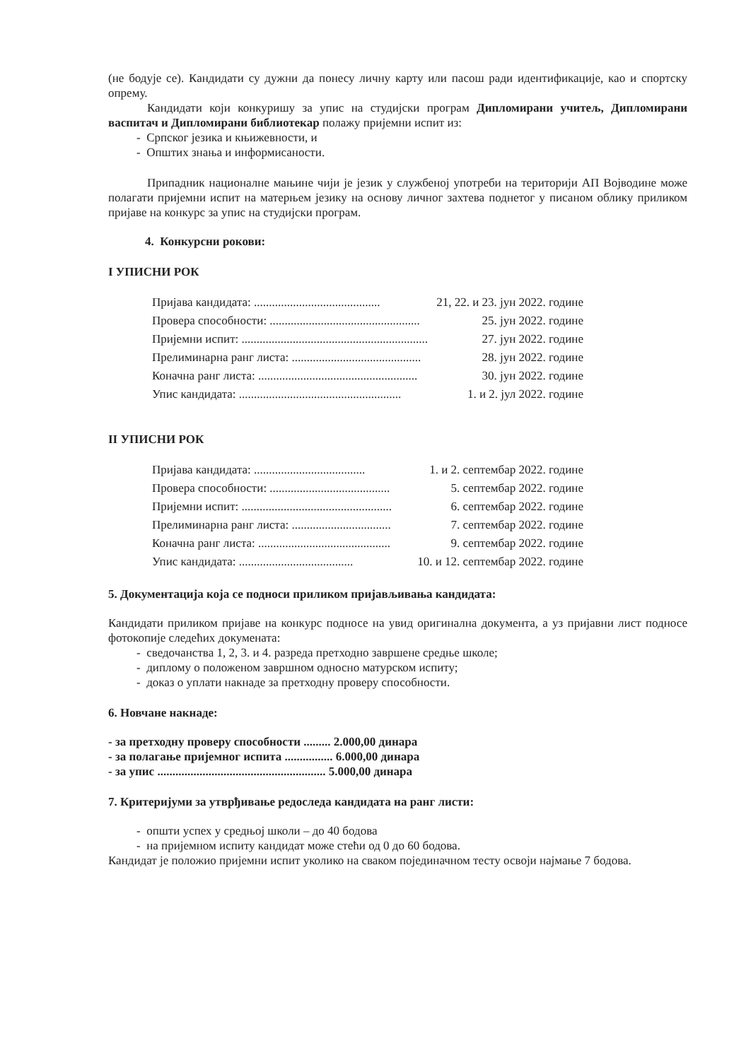(не бодује се). Кандидати су дужни да понесу личну карту или пасош ради идентификације, као и спортску опрему.
Кандидати који конкуришу за упис на студијски програм Дипломирани учитељ, Дипломирани васпитач и Дипломирани библиотекар полажу пријемни испит из:
- Српског језика и књижевности, и
- Општих знања и информисаности.
Припадник националне мањине чији је језик у службеној употреби на територији АП Војводине може полагати пријемни испит на матерњем језику на основу личног захтева поднетог у писаном облику приликом пријаве на конкурс за упис на студијски програм.
4. Конкурсни рокови:
I УПИСНИ РОК
Пријава кандидата: .......................................... 21, 22. и 23. јун 2022. године
Провера способности: .................................................. 25. јун 2022. године
Пријемни испит: .............................................................. 27. јун 2022. године
Прелиминарна ранг листа: ........................................... 28. јун 2022. године
Коначна ранг листа: ..................................................... 30. јун 2022. године
Упис кандидата: ...................................................... 1. и 2. јул 2022. године
II УПИСНИ РОК
Пријава кандидата: ..................................... 1. и 2. септембар 2022. године
Провера способности: ........................................ 5. септембар 2022. године
Пријемни испит: .................................................. 6. септембар 2022. године
Прелиминарна ранг листа: ................................. 7. септембар 2022. године
Коначна ранг листа: ............................................ 9. септембар 2022. године
Упис кандидата: ...................................... 10. и 12. септембар 2022. године
5. Документација која се подноси приликом пријављивања кандидата:
Кандидати приликом пријаве на конкурс подносе на увид оригинална документа, а уз пријавни лист подносе фотокопије следећих докумената:
- сведочанства 1, 2, 3. и 4. разреда претходно завршене средње школе;
- диплому о положеном завршном односно матурском испиту;
- доказ о уплати накнаде за претходну проверу способности.
6. Новчане накнаде:
- за претходну проверу способности ......... 2.000,00 динара
- за полагање пријемног испита ................ 6.000,00 динара
- за упис ........................................................ 5.000,00 динара
7. Критеријуми за утврђивање редоследа кандидата на ранг листи:
- општи успех у средњој школи – до 40 бодова
- на пријемном испиту кандидат може стећи од 0 до 60 бодова.
Кандидат је положио пријемни испит уколико на сваком појединачном тесту освоји најмање 7 бодова.